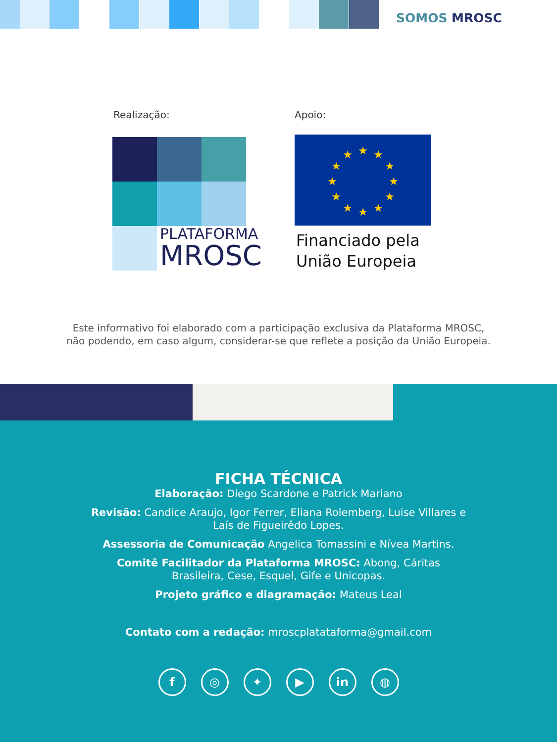SOMOS MROSC
Realização: Apoio:
PLATAFORMA
MROSC
★
★
★
★
★
★
★
★
★
★
★
★
Financiado pela
União Europeia
Este informativo foi elaborado com a participação exclusiva da Plataforma MROSC,
não podendo, em caso algum, considerar-se que reflete a posição da União Europeia.
FICHA TÉCNICA
Elaboração: Diego Scardone e Patrick Mariano
Revisão: Candice Araujo, Igor Ferrer, Eliana Rolemberg, Luise Villares e Laís de Figueirêdo Lopes.
Assessoria de Comunicação Angelica Tomassini e Nívea Martins.
Comitê Facilitador da Plataforma MROSC: Abong, Cáritas Brasileira, Cese, Esquel, Gife e Unicopas.
Projeto gráfico e diagramação: Mateus Leal
Contato com a redação: mroscplatataforma@gmail.com
f ◎ ✦ ▶ in ◍